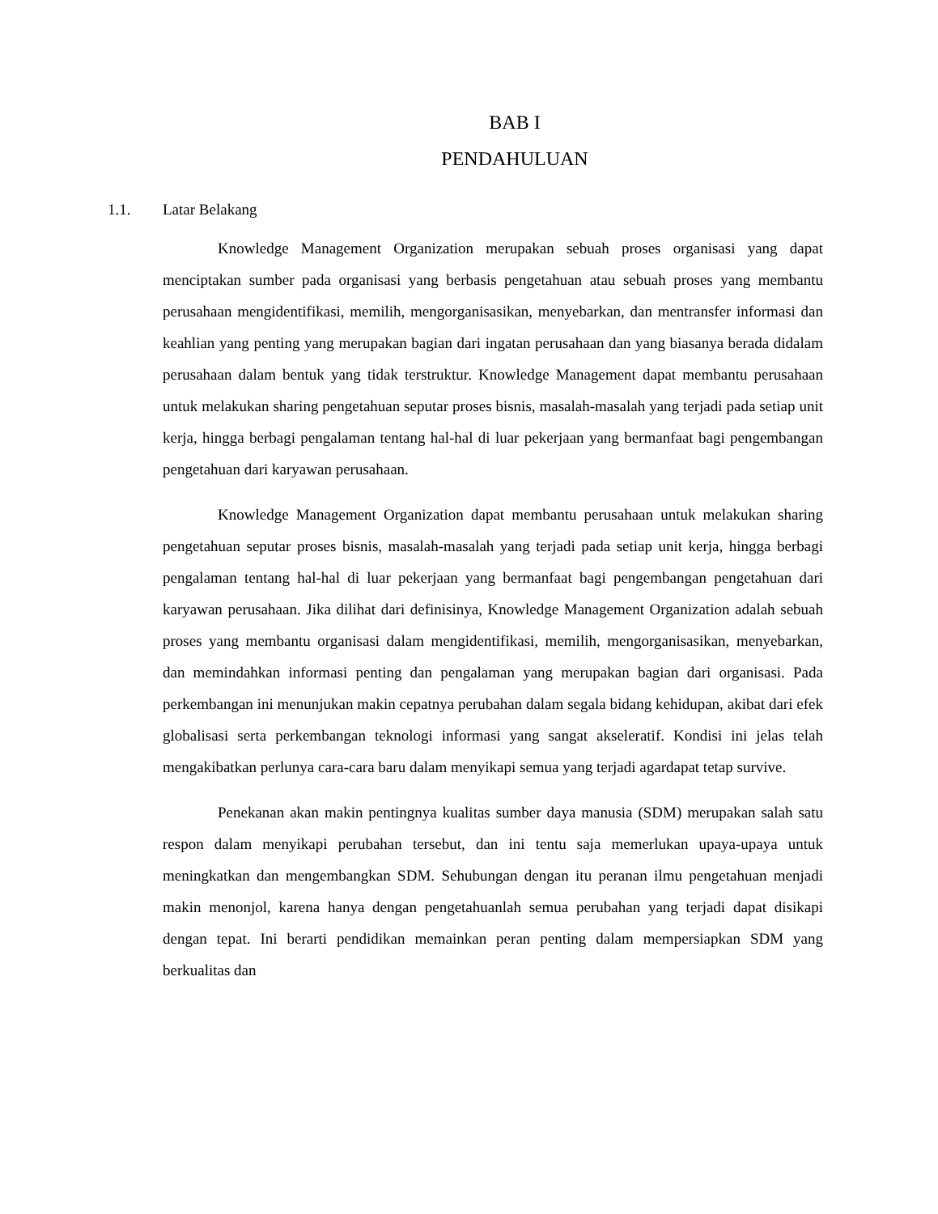BAB I
PENDAHULUAN
1.1. Latar Belakang
Knowledge Management Organization merupakan sebuah proses organisasi yang dapat menciptakan sumber pada organisasi yang berbasis pengetahuan atau sebuah proses yang membantu perusahaan mengidentifikasi, memilih, mengorganisasikan, menyebarkan, dan mentransfer informasi dan keahlian yang penting yang merupakan bagian dari ingatan perusahaan dan yang biasanya berada didalam perusahaan dalam bentuk yang tidak terstruktur. Knowledge Management dapat membantu perusahaan untuk melakukan sharing pengetahuan seputar proses bisnis, masalah-masalah yang terjadi pada setiap unit kerja, hingga berbagi pengalaman tentang hal-hal di luar pekerjaan yang bermanfaat bagi pengembangan pengetahuan dari karyawan perusahaan.
Knowledge Management Organization dapat membantu perusahaan untuk melakukan sharing pengetahuan seputar proses bisnis, masalah-masalah yang terjadi pada setiap unit kerja, hingga berbagi pengalaman tentang hal-hal di luar pekerjaan yang bermanfaat bagi pengembangan pengetahuan dari karyawan perusahaan. Jika dilihat dari definisinya, Knowledge Management Organization adalah sebuah proses yang membantu organisasi dalam mengidentifikasi, memilih, mengorganisasikan, menyebarkan, dan memindahkan informasi penting dan pengalaman yang merupakan bagian dari organisasi. Pada perkembangan ini menunjukan makin cepatnya perubahan dalam segala bidang kehidupan, akibat dari efek globalisasi serta perkembangan teknologi informasi yang sangat akseleratif. Kondisi ini jelas telah mengakibatkan perlunya cara-cara baru dalam menyikapi semua yang terjadi agardapat tetap survive.
Penekanan akan makin pentingnya kualitas sumber daya manusia (SDM) merupakan salah satu respon dalam menyikapi perubahan tersebut, dan ini tentu saja memerlukan upaya-upaya untuk meningkatkan dan mengembangkan SDM. Sehubungan dengan itu peranan ilmu pengetahuan menjadi makin menonjol, karena hanya dengan pengetahuanlah semua perubahan yang terjadi dapat disikapi dengan tepat. Ini berarti pendidikan memainkan peran penting dalam mempersiapkan SDM yang berkualitas dan